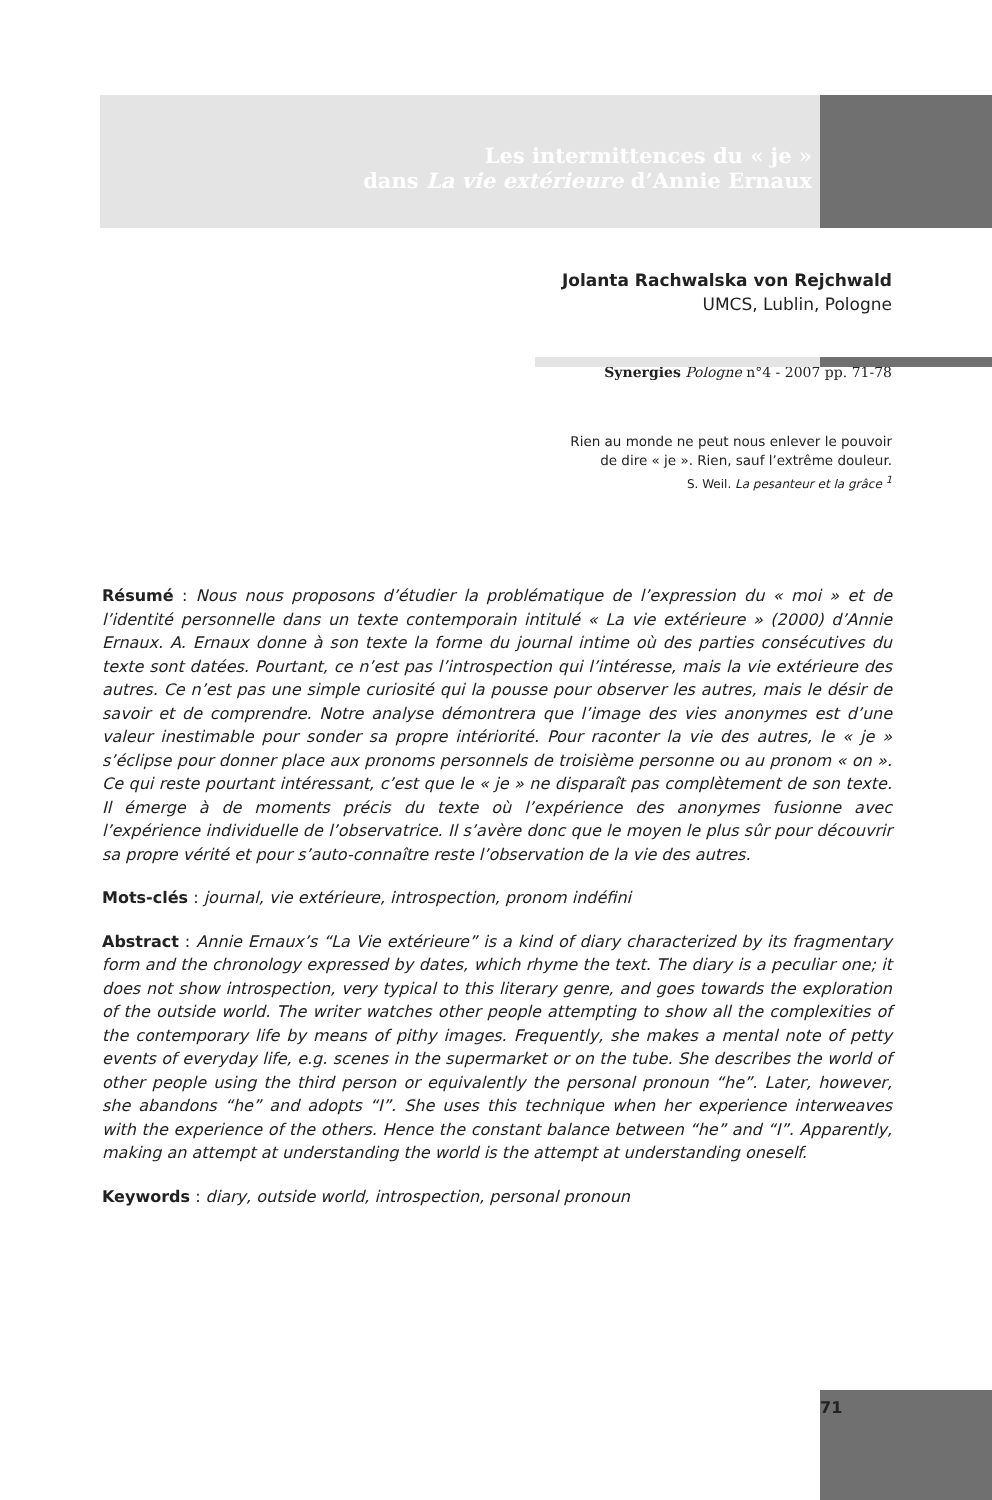Les intermittences du « je »
dans La vie extérieure d’Annie Ernaux
Jolanta Rachwalska von Rejchwald
UMCS, Lublin, Pologne
Synergies Pologne n°4 - 2007 pp. 71-78
Rien au monde ne peut nous enlever le pouvoir
de dire « je ». Rien, sauf l’extrême douleur.
S. Weil. La pesanteur et la grâce <sup>1</sup>
Résumé : Nous nous proposons d’étudier la problématique de l’expression du « moi » et de l’identité personnelle dans un texte contemporain intitulé « La vie extérieure » (2000) d’Annie Ernaux. A. Ernaux donne à son texte la forme du journal intime où des parties consécutives du texte sont datées. Pourtant, ce n’est pas l’introspection qui l’intéresse, mais la vie extérieure des autres. Ce n’est pas une simple curiosité qui la pousse pour observer les autres, mais le désir de savoir et de comprendre. Notre analyse démontrera que l’image des vies anonymes est d’une valeur inestimable pour sonder sa propre intériorité. Pour raconter la vie des autres, le « je » s’éclipse pour donner place aux pronoms personnels de troisième personne ou au pronom « on ». Ce qui reste pourtant intéressant, c’est que le « je » ne disparaît pas complètement de son texte. Il émerge à de moments précis du texte où l’expérience des anonymes fusionne avec l’expérience individuelle de l’observatrice. Il s’avère donc que le moyen le plus sûr pour découvrir sa propre vérité et pour s’auto-connaître reste l’observation de la vie des autres.
Mots-clés : journal, vie extérieure, introspection, pronom indéfini
Abstract : Annie Ernaux’s “La Vie extérieure” is a kind of diary characterized by its fragmentary form and the chronology expressed by dates, which rhyme the text. The diary is a peculiar one; it does not show introspection, very typical to this literary genre, and goes towards the exploration of the outside world. The writer watches other people attempting to show all the complexities of the contemporary life by means of pithy images. Frequently, she makes a mental note of petty events of everyday life, e.g. scenes in the supermarket or on the tube. She describes the world of other people using the third person or equivalently the personal pronoun “he”. Later, however, she abandons “he” and adopts “I”. She uses this technique when her experience interweaves with the experience of the others. Hence the constant balance between “he” and “I”. Apparently, making an attempt at understanding the world is the attempt at understanding oneself.
Keywords : diary, outside world, introspection, personal pronoun
71